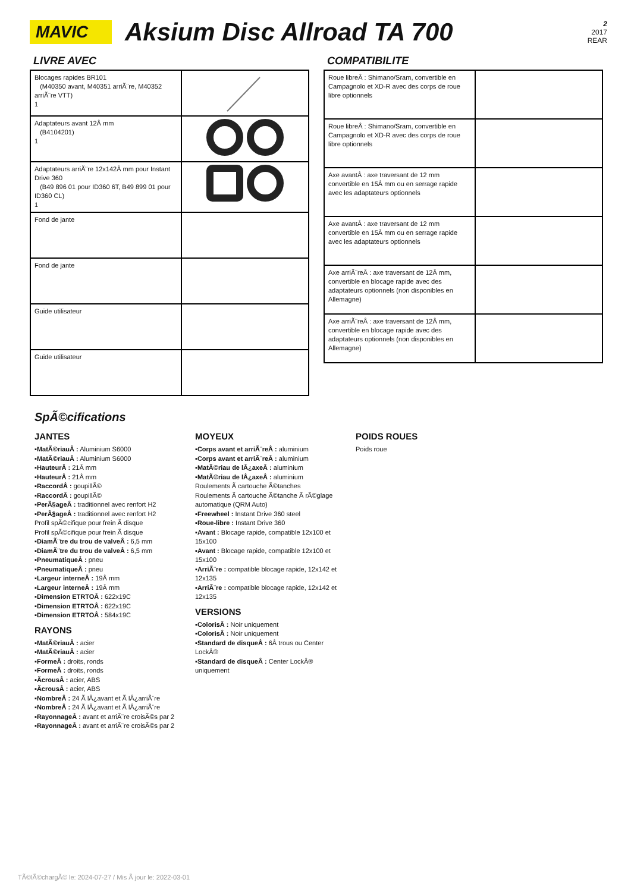MAVIC
Aksium Disc Allroad TA 700
2
2017
REAR
LIVRE AVEC
| Blocages rapides BR101 (M40350 avant, M40351 arriÃ¨re, M40352 arriÃ¨re VTT) 1 | |
| Adaptateurs avant 12Â mm (B4104201) 1 | |
| Adaptateurs arriÃ¨re 12x142Â mm pour Instant Drive 360 (B49 896 01 pour ID360 6T, B49 899 01 pour ID360 CL) 1 | |
| Fond de jante | |
| Fond de jante | |
| Guide utilisateur | |
| Guide utilisateur | |
COMPATIBILITE
| Roue libreÂ : Shimano/Sram, convertible en Campagnolo et XD-R avec des corps de roue libre optionnels | |
| Roue libreÂ : Shimano/Sram, convertible en Campagnolo et XD-R avec des corps de roue libre optionnels | |
| Axe avantÂ : axe traversant de 12 mm convertible en 15Â mm ou en serrage rapide avec les adaptateurs optionnels | |
| Axe avantÂ : axe traversant de 12 mm convertible en 15Â mm ou en serrage rapide avec les adaptateurs optionnels | |
| Axe arriÃ¨reÂ : axe traversant de 12Â mm, convertible en blocage rapide avec des adaptateurs optionnels (non disponibles en Allemagne) | |
| Axe arriÃ¨reÂ : axe traversant de 12Â mm, convertible en blocage rapide avec des adaptateurs optionnels (non disponibles en Allemagne) | |
SpÃ©cifications
JANTES
▪MatÃ©riauÂ : Aluminium S6000
▪MatÃ©riauÂ : Aluminium S6000
▪HauteurÂ : 21Â mm
▪HauteurÂ : 21Â mm
▪RaccordÂ : goupillÃ©
▪RaccordÂ : goupillÃ©
▪PerÃ§ageÂ : traditionnel avec renfort H2
▪PerÃ§ageÂ : traditionnel avec renfort H2
Profil spÃ©cifique pour frein Ã disque
Profil spÃ©cifique pour frein Ã disque
▪DiamÃ¨tre du trou de valveÂ : 6,5 mm
▪DiamÃ¨tre du trou de valveÂ : 6,5 mm
▪PneumatiqueÂ : pneu
▪PneumatiqueÂ : pneu
▪Largeur interneÂ : 19Â mm
▪Largeur interneÂ : 19Â mm
▪Dimension ETRTOÂ : 622x19C
▪Dimension ETRTOÂ : 622x19C
▪Dimension ETRTOÂ : 584x19C
RAYONS
▪MatÃ©riauÂ : acier
▪MatÃ©riauÂ : acier
▪FormeÂ : droits, ronds
▪FormeÂ : droits, ronds
▪ÃcrousÂ : acier, ABS
▪ÃcrousÂ : acier, ABS
▪NombreÂ : 24 Ã lÂ¿avant et Ã lÂ¿arriÃ¨re
▪NombreÂ : 24 Ã lÂ¿avant et Ã lÂ¿arriÃ¨re
▪RayonnageÂ : avant et arriÃ¨re croisÃ©s par 2
▪RayonnageÂ : avant et arriÃ¨re croisÃ©s par 2
MOYEUX
▪Corps avant et arriÃ¨reÂ : aluminium
▪Corps avant et arriÃ¨reÂ : aluminium
▪MatÃ©riau de lÂ¿axeÂ : aluminium
▪MatÃ©riau de lÂ¿axeÂ : aluminium
Roulements Ã cartouche Ã©tanches
Roulements Ã cartouche Ã©tanche Ã rÃ©glage automatique (QRM Auto)
▪Freewheel : Instant Drive 360 steel
▪Roue-libre : Instant Drive 360
▪Avant : Blocage rapide, compatible 12x100 et 15x100
▪Avant : Blocage rapide, compatible 12x100 et 15x100
▪ArriÃ¨re : compatible blocage rapide, 12x142 et 12x135
▪ArriÃ¨re : compatible blocage rapide, 12x142 et 12x135
VERSIONS
▪ColorisÂ : Noir uniquement
▪ColorisÂ : Noir uniquement
▪Standard de disqueÂ : 6Â trous ou Center LockÂ®
▪Standard de disqueÂ : Center LockÂ® uniquement
POIDS ROUES
Poids roue
TÃ©lÃ©chargÃ© le: 2024-07-27 / Mis Ã jour le: 2022-03-01